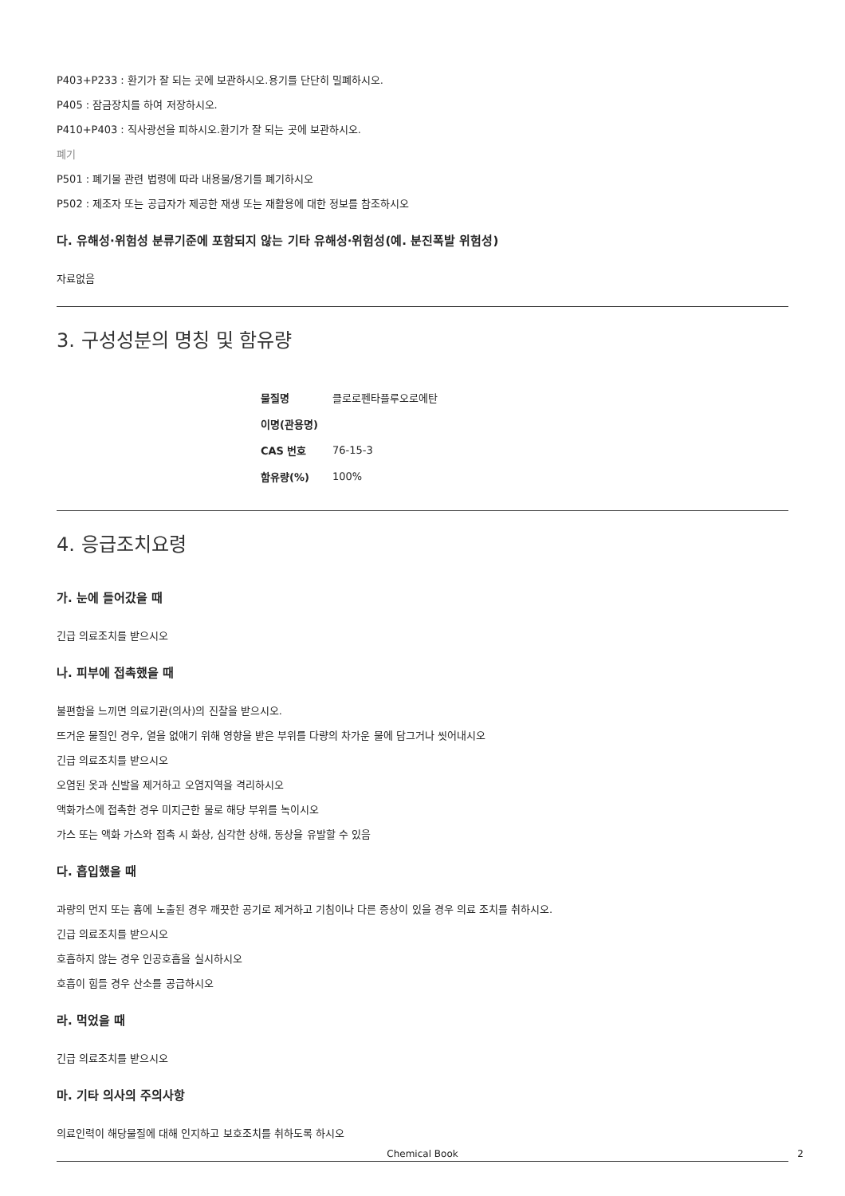P403+P233 : 환기가 잘 되는 곳에 보관하시오.용기를 단단히 밀폐하시오.
P405 : 잠금장치를 하여 저장하시오.
P410+P403 : 직사광선을 피하시오.환기가 잘 되는 곳에 보관하시오.
폐기
P501 : 폐기물 관련 법령에 따라 내용물/용기를 폐기하시오
P502 : 제조자 또는 공급자가 제공한 재생 또는 재활용에 대한 정보를 참조하시오
다. 유해성·위험성 분류기준에 포함되지 않는 기타 유해성·위험성(예. 분진폭발 위험성)
자료없음
3. 구성성분의 명칭 및 함유량
| 물질명 | 클로로펜타플루오로에탄 |
| 이명(관용명) | |
| CAS 번호 | 76-15-3 |
| 함유량(%) | 100% |
4. 응급조치요령
가. 눈에 들어갔을 때
긴급 의료조치를 받으시오
나. 피부에 접촉했을 때
불편함을 느끼면 의료기관(의사)의 진찰을 받으시오.
뜨거운 물질인 경우, 열을 없애기 위해 영향을 받은 부위를 다량의 차가운 물에 담그거나 씻어내시오
긴급 의료조치를 받으시오
오염된 옷과 신발을 제거하고 오염지역을 격리하시오
액화가스에 접촉한 경우 미지근한 물로 해당 부위를 녹이시오
가스 또는 액화 가스와 접촉 시 화상, 심각한 상해, 동상을 유발할 수 있음
다. 흡입했을 때
과량의 먼지 또는 흄에 노출된 경우 깨끗한 공기로 제거하고 기침이나 다른 증상이 있을 경우 의료 조치를 취하시오.
긴급 의료조치를 받으시오
호흡하지 않는 경우 인공호흡을 실시하시오
호흡이 힘들 경우 산소를 공급하시오
라. 먹었을 때
긴급 의료조치를 받으시오
마. 기타 의사의 주의사항
의료인력이 해당물질에 대해 인지하고 보호조치를 취하도록 하시오
Chemical Book 2